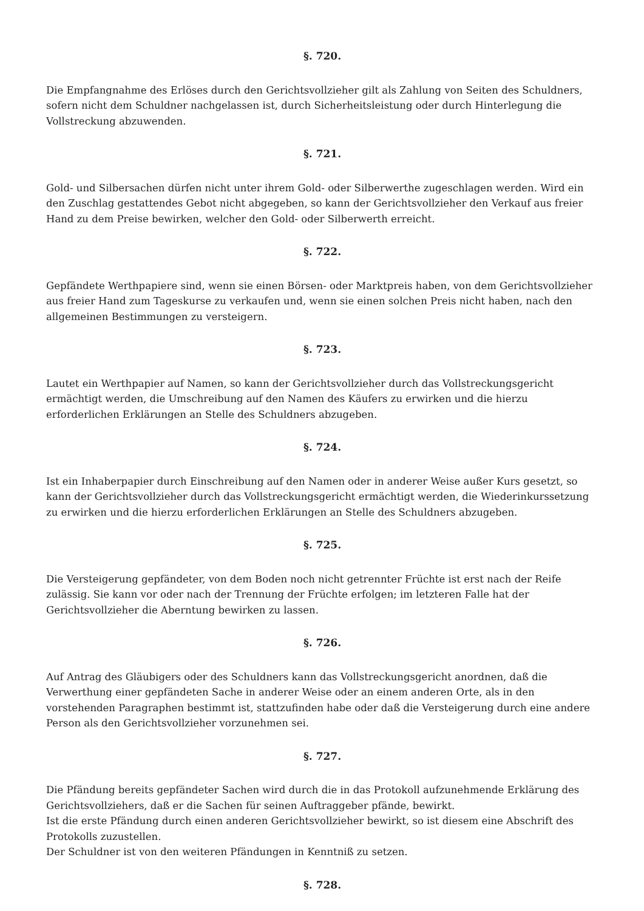§. 720.
Die Empfangnahme des Erlöses durch den Gerichtsvollzieher gilt als Zahlung von Seiten des Schuldners, sofern nicht dem Schuldner nachgelassen ist, durch Sicherheitsleistung oder durch Hinterlegung die Vollstreckung abzuwenden.
§. 721.
Gold- und Silbersachen dürfen nicht unter ihrem Gold- oder Silberwerthe zugeschlagen werden. Wird ein den Zuschlag gestattendes Gebot nicht abgegeben, so kann der Gerichtsvollzieher den Verkauf aus freier Hand zu dem Preise bewirken, welcher den Gold- oder Silberwerth erreicht.
§. 722.
Gepfändete Werthpapiere sind, wenn sie einen Börsen- oder Marktpreis haben, von dem Gerichtsvollzieher aus freier Hand zum Tageskurse zu verkaufen und, wenn sie einen solchen Preis nicht haben, nach den allgemeinen Bestimmungen zu versteigern.
§. 723.
Lautet ein Werthpapier auf Namen, so kann der Gerichtsvollzieher durch das Vollstreckungsgericht ermächtigt werden, die Umschreibung auf den Namen des Käufers zu erwirken und die hierzu erforderlichen Erklärungen an Stelle des Schuldners abzugeben.
§. 724.
Ist ein Inhaberpapier durch Einschreibung auf den Namen oder in anderer Weise außer Kurs gesetzt, so kann der Gerichtsvollzieher durch das Vollstreckungsgericht ermächtigt werden, die Wiederinkurssetzung zu erwirken und die hierzu erforderlichen Erklärungen an Stelle des Schuldners abzugeben.
§. 725.
Die Versteigerung gepfändeter, von dem Boden noch nicht getrennter Früchte ist erst nach der Reife zulässig. Sie kann vor oder nach der Trennung der Früchte erfolgen; im letzteren Falle hat der Gerichtsvollzieher die Aberntung bewirken zu lassen.
§. 726.
Auf Antrag des Gläubigers oder des Schuldners kann das Vollstreckungsgericht anordnen, daß die Verwerthung einer gepfändeten Sache in anderer Weise oder an einem anderen Orte, als in den vorstehenden Paragraphen bestimmt ist, stattzufinden habe oder daß die Versteigerung durch eine andere Person als den Gerichtsvollzieher vorzunehmen sei.
§. 727.
Die Pfändung bereits gepfändeter Sachen wird durch die in das Protokoll aufzunehmende Erklärung des Gerichtsvollziehers, daß er die Sachen für seinen Auftraggeber pfände, bewirkt.
Ist die erste Pfändung durch einen anderen Gerichtsvollzieher bewirkt, so ist diesem eine Abschrift des Protokolls zuzustellen.
Der Schuldner ist von den weiteren Pfändungen in Kenntniß zu setzen.
§. 728.